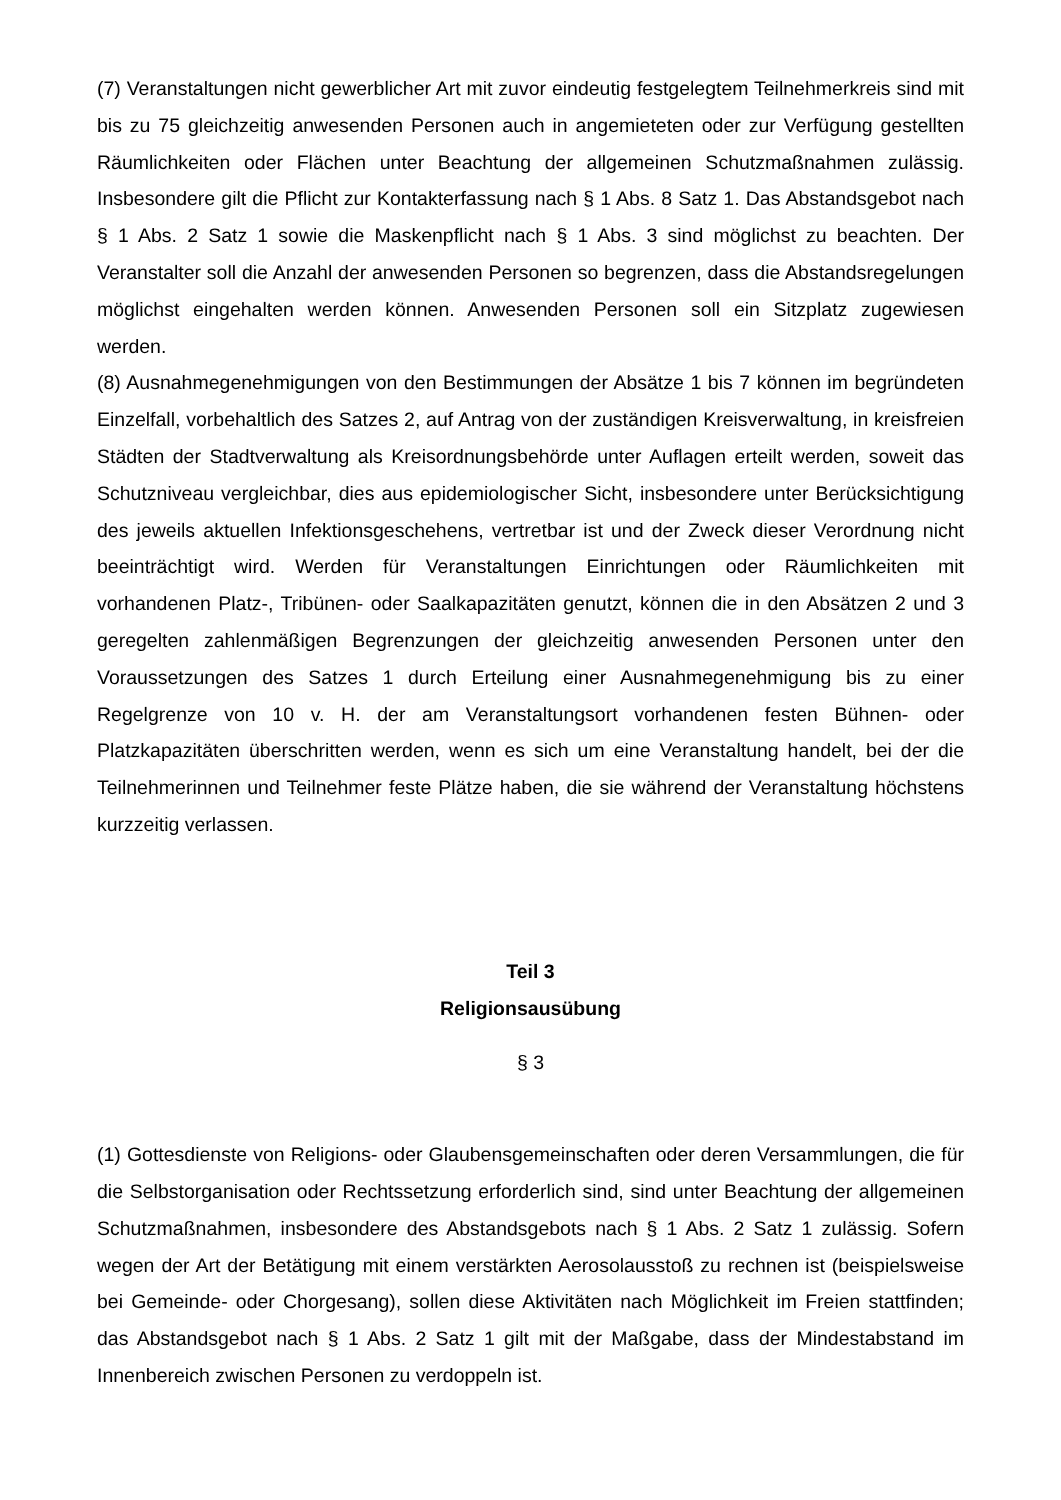(7) Veranstaltungen nicht gewerblicher Art mit zuvor eindeutig festgelegtem Teilnehmerkreis sind mit bis zu 75 gleichzeitig anwesenden Personen auch in angemieteten oder zur Verfügung gestellten Räumlichkeiten oder Flächen unter Beachtung der allgemeinen Schutzmaßnahmen zulässig. Insbesondere gilt die Pflicht zur Kontakterfassung nach § 1 Abs. 8 Satz 1. Das Abstandsgebot nach § 1 Abs. 2 Satz 1 sowie die Maskenpflicht nach § 1 Abs. 3 sind möglichst zu beachten. Der Veranstalter soll die Anzahl der anwesenden Personen so begrenzen, dass die Abstandsregelungen möglichst eingehalten werden können. Anwesenden Personen soll ein Sitzplatz zugewiesen werden.
(8) Ausnahmegenehmigungen von den Bestimmungen der Absätze 1 bis 7 können im begründeten Einzelfall, vorbehaltlich des Satzes 2, auf Antrag von der zuständigen Kreisverwaltung, in kreisfreien Städten der Stadtverwaltung als Kreisordnungsbehörde unter Auflagen erteilt werden, soweit das Schutzniveau vergleichbar, dies aus epidemiologischer Sicht, insbesondere unter Berücksichtigung des jeweils aktuellen Infektionsgeschehens, vertretbar ist und der Zweck dieser Verordnung nicht beeinträchtigt wird. Werden für Veranstaltungen Einrichtungen oder Räumlichkeiten mit vorhandenen Platz-, Tribünen- oder Saalkapazitäten genutzt, können die in den Absätzen 2 und 3 geregelten zahlenmäßigen Begrenzungen der gleichzeitig anwesenden Personen unter den Voraussetzungen des Satzes 1 durch Erteilung einer Ausnahmegenehmigung bis zu einer Regelgrenze von 10 v. H. der am Veranstaltungsort vorhandenen festen Bühnen- oder Platzkapazitäten überschritten werden, wenn es sich um eine Veranstaltung handelt, bei der die Teilnehmerinnen und Teilnehmer feste Plätze haben, die sie während der Veranstaltung höchstens kurzzeitig verlassen.
Teil 3
Religionsausübung
§ 3
(1) Gottesdienste von Religions- oder Glaubensgemeinschaften oder deren Versammlungen, die für die Selbstorganisation oder Rechtssetzung erforderlich sind, sind unter Beachtung der allgemeinen Schutzmaßnahmen, insbesondere des Abstandsgebots nach § 1 Abs. 2 Satz 1 zulässig. Sofern wegen der Art der Betätigung mit einem verstärkten Aerosolausstoß zu rechnen ist (beispielsweise bei Gemeinde- oder Chorgesang), sollen diese Aktivitäten nach Möglichkeit im Freien stattfinden; das Abstandsgebot nach § 1 Abs. 2 Satz 1 gilt mit der Maßgabe, dass der Mindestabstand im Innenbereich zwischen Personen zu verdoppeln ist.